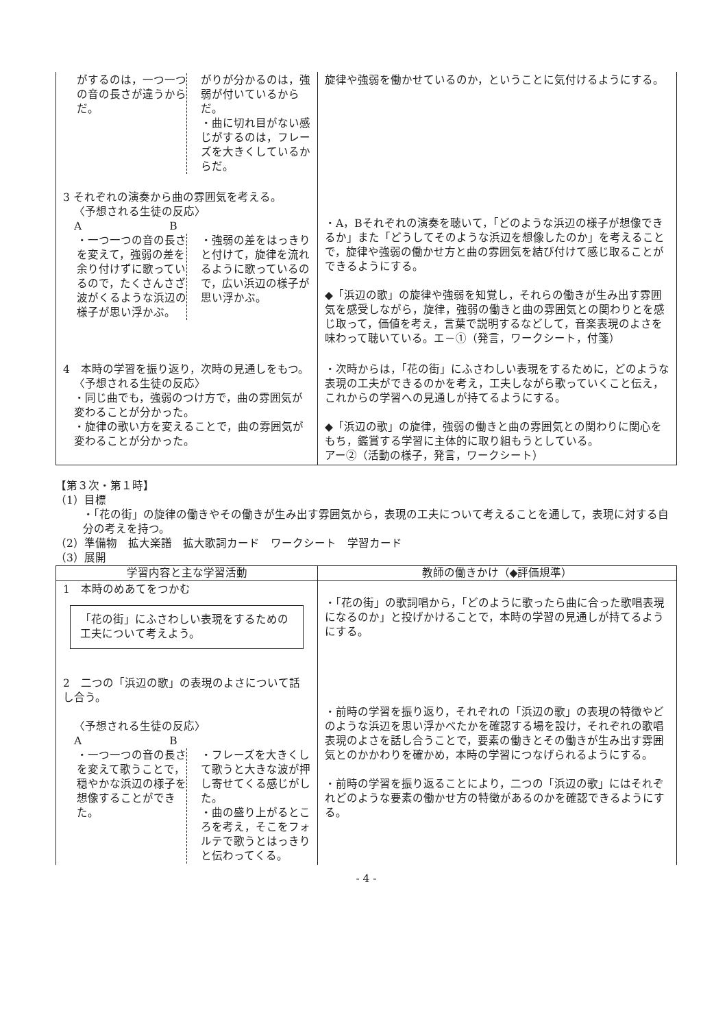| がするのは，一つ一つの音の長さが違うからだ。 がりが分かるのは，強弱が付いているからだ。 ・曲に切れ目がない感じがするのは，フレーズを大きくしているからだ。 | 旋律や強弱を働かせているのか，ということに気付けるようにする。 |
| 3 それぞれの演奏から曲の雰囲気を考える。 〈予想される生徒の反応〉 A B ・一つ一つの音の長さを変えて，強弱の差を余り付けずに歌っているので，たくさんさざ波がくるような浜辺の様子が思い浮かぶ。 ・強弱の差をはっきりと付けて，旋律を流れるように歌っているので，広い浜辺の様子が思い浮かぶ。 | ・A，Bそれぞれの演奏を聴いて，「どのような浜辺の様子が想像できるか」また「どうしてそのような浜辺を想像したのか」を考えることで，旋律や強弱の働かせ方と曲の雰囲気を結び付けて感じ取ることができるようにする。 ◆「浜辺の歌」の旋律や強弱を知覚し，それらの働きが生み出す雰囲気を感受しながら，旋律，強弱の働きと曲の雰囲気との関わりとを感じ取って，価値を考え，言葉で説明するなどして，音楽表現のよさを味わって聴いている。エ－①（発言，ワークシート，付箋） |
| 4 本時の学習を振り返り，次時の見通しをもつ。 〈予想される生徒の反応〉 ・同じ曲でも，強弱のつけ方で，曲の雰囲気が変わることが分かった。 ・旋律の歌い方を変えることで，曲の雰囲気が変わることが分かった。 | ・次時からは，「花の街」にふさわしい表現をするために，どのような表現の工夫ができるのかを考え，工夫しながら歌っていくこと伝え，これからの学習への見通しが持てるようにする。 ◆「浜辺の歌」の旋律，強弱の働きと曲の雰囲気との関わりに関心をもち，鑑賞する学習に主体的に取り組もうとしている。 アー②（活動の様子，発言，ワークシート） |
【第３次・第１時】
（1）目標
・「花の街」の旋律の働きやその働きが生み出す雰囲気から，表現の工夫について考えることを通して，表現に対する自分の考えを持つ。
（2）準備物　拡大楽譜　拡大歌詞カード　ワークシート　学習カード
（3）展開
| 学習内容と主な学習活動 | 教師の働きかけ（◆評価規準） |
| --- | --- |
| 1 本時のめあてをつかむ 「花の街」にふさわしい表現をするための工夫について考えよう。 | ・「花の街」の歌詞唱から，「どのように歌ったら曲に合った歌唱表現になるのか」と投げかけることで，本時の学習の見通しが持てるようにする。 |
| 2 二つの「浜辺の歌」の表現のよさについて話し合う。 〈予想される生徒の反応〉 A B ・一つ一つの音の長さを変えて歌うことで，穏やかな浜辺の様子を想像することができた。 ・フレーズを大きくして歌うと大きな波が押し寄せてくる感じがした。 ・曲の盛り上がるところを考え，そこをフォルテで歌うとはっきりと伝わってくる。 | ・前時の学習を振り返り，それぞれの「浜辺の歌」の表現の特徴やどのような浜辺を思い浮かべたかを確認する場を設け，それぞれの歌唱表現のよさを話し合うことで，要素の働きとその働きが生み出す雰囲気とのかかわりを確かめ，本時の学習につなげられるようにする。 ・前時の学習を振り返ることにより，二つの「浜辺の歌」にはそれぞれどのような要素の働かせ方の特徴があるのかを確認できるようにする。 |
- 4 -